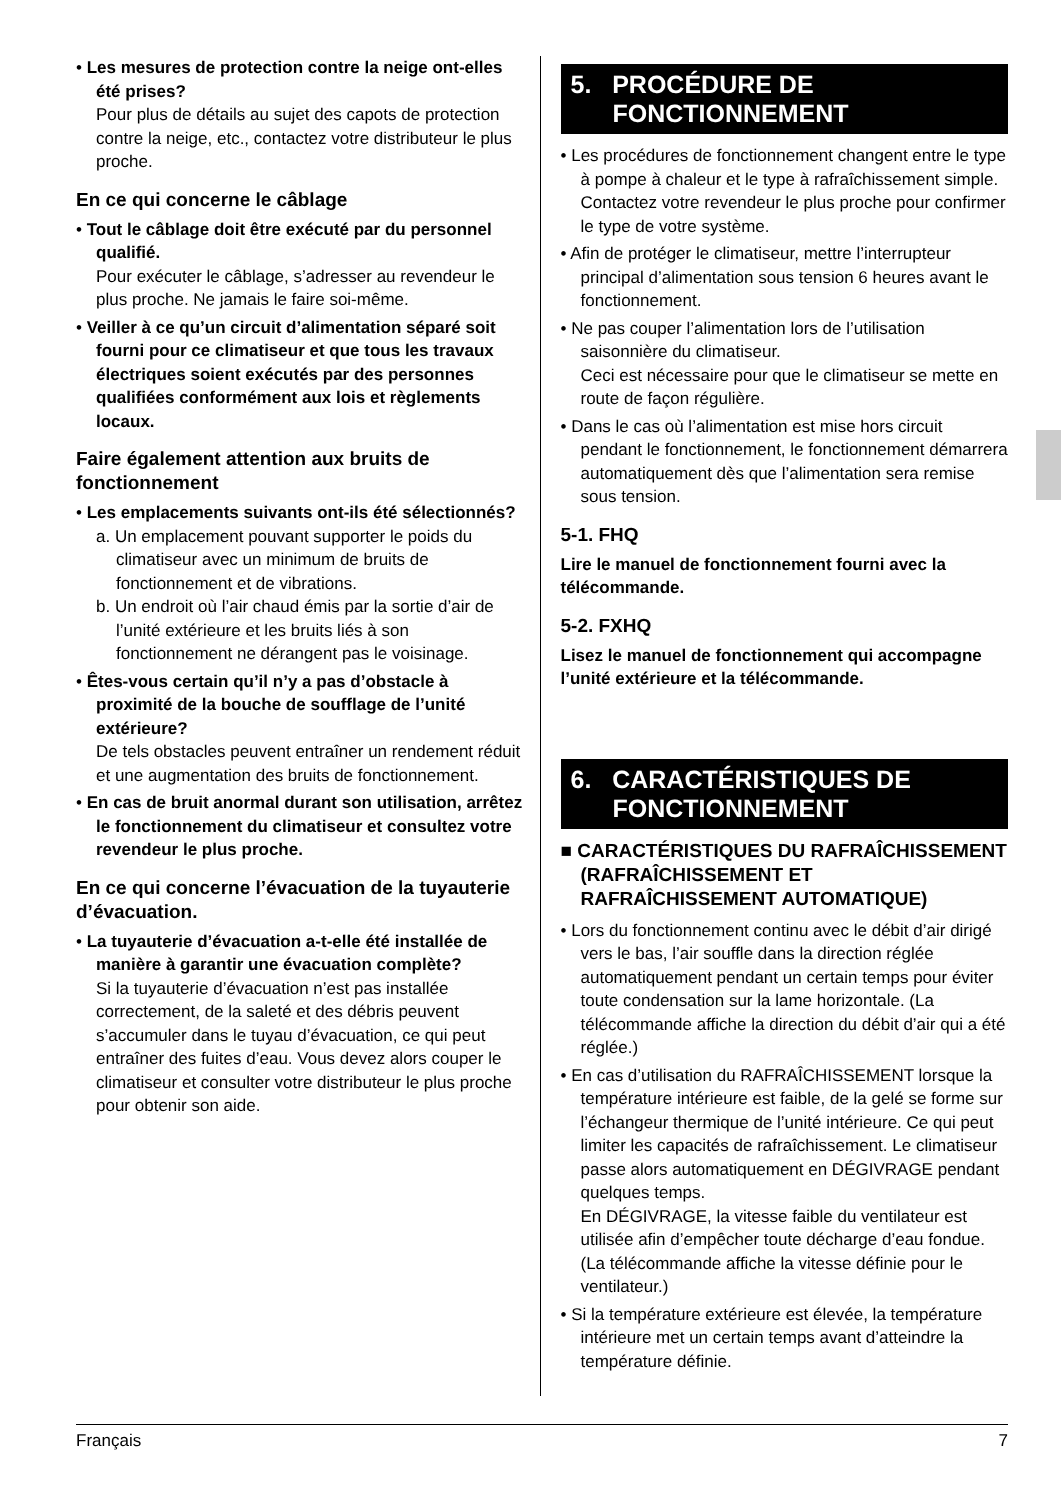• Les mesures de protection contre la neige ont-elles été prises?
Pour plus de détails au sujet des capots de protection contre la neige, etc., contactez votre distributeur le plus proche.
En ce qui concerne le câblage
• Tout le câblage doit être exécuté par du personnel qualifié.
Pour exécuter le câblage, s’adresser au revendeur le plus proche. Ne jamais le faire soi-même.
• Veiller à ce qu’un circuit d’alimentation séparé soit fourni pour ce climatiseur et que tous les travaux électriques soient exécutés par des personnes qualifiées conformément aux lois et règlements locaux.
Faire également attention aux bruits de fonctionnement
• Les emplacements suivants ont-ils été sélectionnés?
a. Un emplacement pouvant supporter le poids du climatiseur avec un minimum de bruits de fonctionnement et de vibrations.
b. Un endroit où l’air chaud émis par la sortie d’air de l’unité extérieure et les bruits liés à son fonctionnement ne dérangent pas le voisinage.
• Êtes-vous certain qu’il n’y a pas d’obstacle à proximité de la bouche de soufflage de l’unité extérieure?
De tels obstacles peuvent entraîner un rendement réduit et une augmentation des bruits de fonctionnement.
• En cas de bruit anormal durant son utilisation, arrêtez le fonctionnement du climatiseur et consultez votre revendeur le plus proche.
En ce qui concerne l’évacuation de la tuyauterie d’évacuation.
• La tuyauterie d’évacuation a-t-elle été installée de manière à garantir une évacuation complète?
Si la tuyauterie d’évacuation n’est pas installée correctement, de la saleté et des débris peuvent s’accumuler dans le tuyau d’évacuation, ce qui peut entraîner des fuites d’eau. Vous devez alors couper le climatiseur et consulter votre distributeur le plus proche pour obtenir son aide.
5. PROCÉDURE DE FONCTIONNEMENT
• Les procédures de fonctionnement changent entre le type à pompe à chaleur et le type à rafraîchissement simple. Contactez votre revendeur le plus proche pour confirmer le type de votre système.
• Afin de protéger le climatiseur, mettre l’interrupteur principal d’alimentation sous tension 6 heures avant le fonctionnement.
• Ne pas couper l’alimentation lors de l’utilisation saisonnière du climatiseur.
Ceci est nécessaire pour que le climatiseur se mette en route de façon régulière.
• Dans le cas où l’alimentation est mise hors circuit pendant le fonctionnement, le fonctionnement démarrera automatiquement dès que l’alimentation sera remise sous tension.
5-1. FHQ
Lire le manuel de fonctionnement fourni avec la télécommande.
5-2. FXHQ
Lisez le manuel de fonctionnement qui accompagne l’unité extérieure et la télécommande.
6. CARACTÉRISTIQUES DE FONCTIONNEMENT
■ CARACTÉRISTIQUES DU RAFRAÎCHISSEMENT (RAFRAÎCHISSEMENT ET RAFRAÎCHISSEMENT AUTOMATIQUE)
• Lors du fonctionnement continu avec le débit d’air dirigé vers le bas, l’air souffle dans la direction réglée automatiquement pendant un certain temps pour éviter toute condensation sur la lame horizontale. (La télécommande affiche la direction du débit d’air qui a été réglée.)
• En cas d’utilisation du RAFRAÎCHISSEMENT lorsque la température intérieure est faible, de la gelé se forme sur l’échangeur thermique de l’unité intérieure. Ce qui peut limiter les capacités de rafraîchissement. Le climatiseur passe alors automatiquement en DÉGIVRAGE pendant quelques temps.
En DÉGIVRAGE, la vitesse faible du ventilateur est utilisée afin d’empêcher toute décharge d’eau fondue. (La télécommande affiche la vitesse définie pour le ventilateur.)
• Si la température extérieure est élevée, la température intérieure met un certain temps avant d’atteindre la température définie.
Français 7